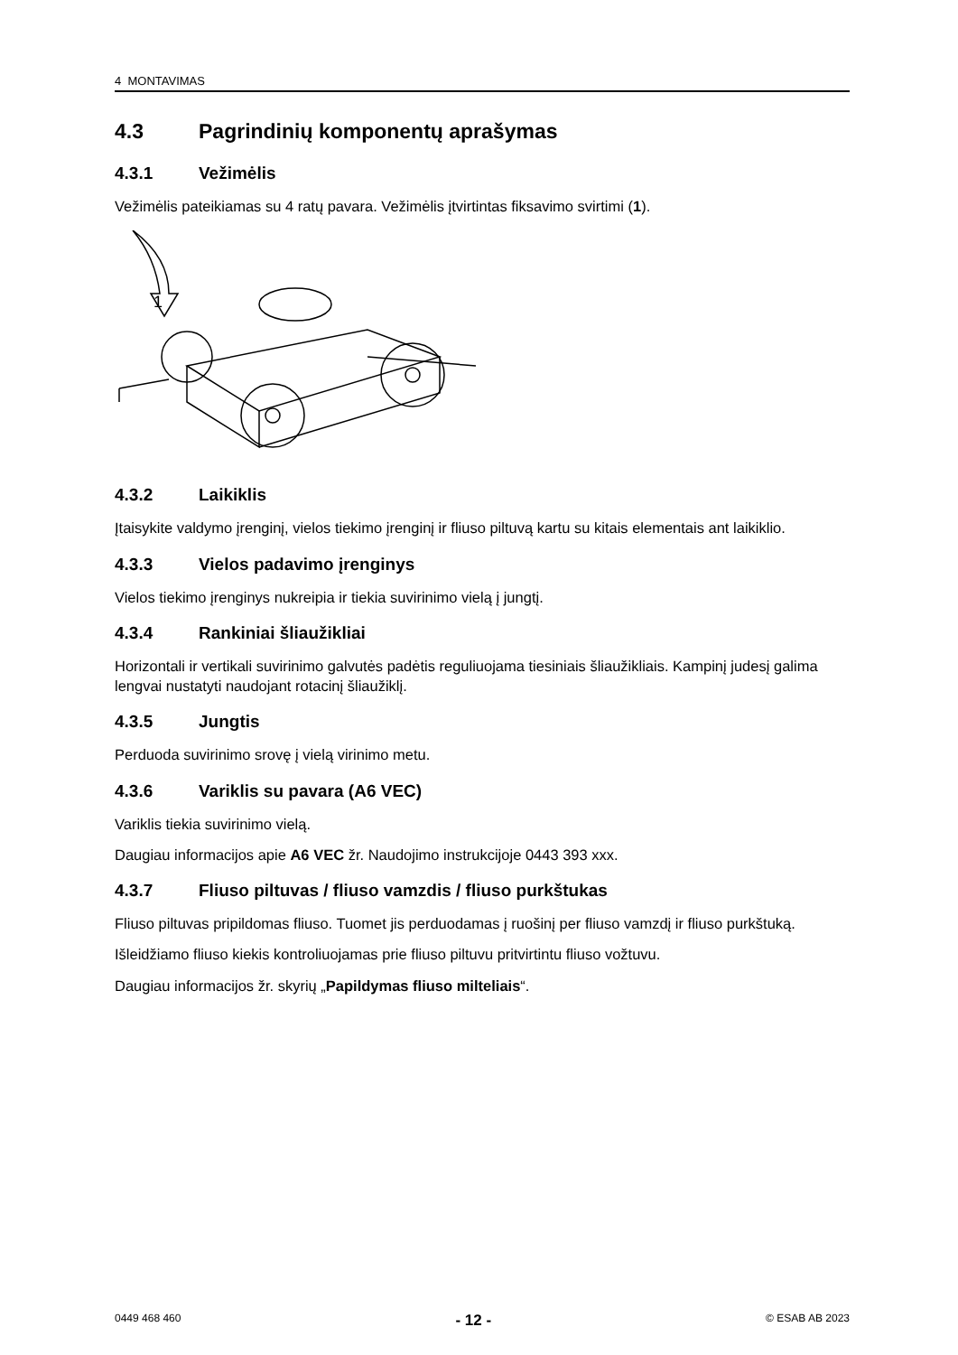4 MONTAVIMAS
4.3 Pagrindinių komponentų aprašymas
4.3.1 Vežimėlis
Vežimėlis pateikiamas su 4 ratų pavara. Vežimėlis įtvirtintas fiksavimo svirtimi (1).
1
4.3.2 Laikiklis
Įtaisykite valdymo įrenginį, vielos tiekimo įrenginį ir fliuso piltuvą kartu su kitais elementais ant laikiklio.
4.3.3 Vielos padavimo įrenginys
Vielos tiekimo įrenginys nukreipia ir tiekia suvirinimo vielą į jungtį.
4.3.4 Rankiniai šliaužikliai
Horizontali ir vertikali suvirinimo galvutės padėtis reguliuojama tiesiniais šliaužikliais. Kampinį judesį galima lengvai nustatyti naudojant rotacinį šliaužiklį.
4.3.5 Jungtis
Perduoda suvirinimo srovę į vielą virinimo metu.
4.3.6 Variklis su pavara (A6 VEC)
Variklis tiekia suvirinimo vielą.
Daugiau informacijos apie A6 VEC žr. Naudojimo instrukcijoje 0443 393 xxx.
4.3.7 Fliuso piltuvas / fliuso vamzdis / fliuso purkštukas
Fliuso piltuvas pripildomas fliuso. Tuomet jis perduodamas į ruošinį per fliuso vamzdį ir fliuso purkštuką.
Išleidžiamo fliuso kiekis kontroliuojamas prie fliuso piltuvu pritvirtintu fliuso vožtuvu.
Daugiau informacijos žr. skyrių „Papildymas fliuso milteliais“.
0449 468 460 - 12 - © ESAB AB 2023